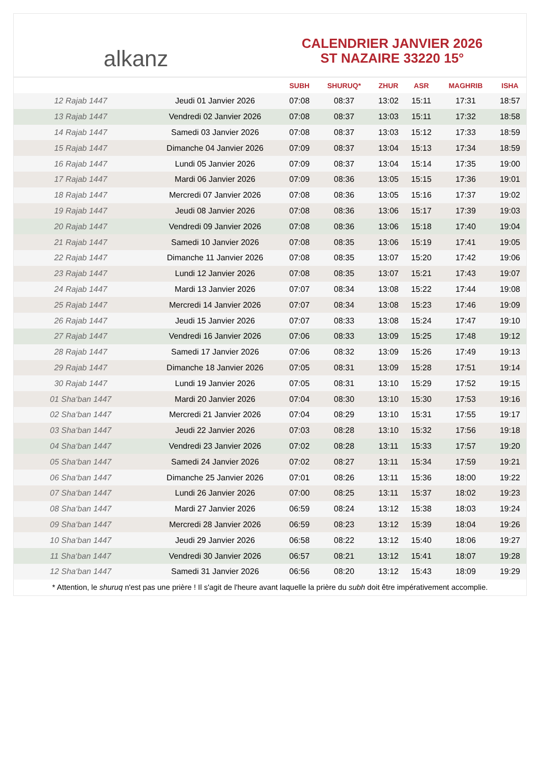alkanz
CALENDRIER JANVIER 2026
ST NAZAIRE 33220 15°
| | | SUBH | SHURUQ* | ZHUR | ASR | MAGHRIB | ISHA |
| --- | --- | --- | --- | --- | --- | --- | --- |
| 12 Rajab 1447 | Jeudi 01 Janvier 2026 | 07:08 | 08:37 | 13:02 | 15:11 | 17:31 | 18:57 |
| 13 Rajab 1447 | Vendredi 02 Janvier 2026 | 07:08 | 08:37 | 13:03 | 15:11 | 17:32 | 18:58 |
| 14 Rajab 1447 | Samedi 03 Janvier 2026 | 07:08 | 08:37 | 13:03 | 15:12 | 17:33 | 18:59 |
| 15 Rajab 1447 | Dimanche 04 Janvier 2026 | 07:09 | 08:37 | 13:04 | 15:13 | 17:34 | 18:59 |
| 16 Rajab 1447 | Lundi 05 Janvier 2026 | 07:09 | 08:37 | 13:04 | 15:14 | 17:35 | 19:00 |
| 17 Rajab 1447 | Mardi 06 Janvier 2026 | 07:09 | 08:36 | 13:05 | 15:15 | 17:36 | 19:01 |
| 18 Rajab 1447 | Mercredi 07 Janvier 2026 | 07:08 | 08:36 | 13:05 | 15:16 | 17:37 | 19:02 |
| 19 Rajab 1447 | Jeudi 08 Janvier 2026 | 07:08 | 08:36 | 13:06 | 15:17 | 17:39 | 19:03 |
| 20 Rajab 1447 | Vendredi 09 Janvier 2026 | 07:08 | 08:36 | 13:06 | 15:18 | 17:40 | 19:04 |
| 21 Rajab 1447 | Samedi 10 Janvier 2026 | 07:08 | 08:35 | 13:06 | 15:19 | 17:41 | 19:05 |
| 22 Rajab 1447 | Dimanche 11 Janvier 2026 | 07:08 | 08:35 | 13:07 | 15:20 | 17:42 | 19:06 |
| 23 Rajab 1447 | Lundi 12 Janvier 2026 | 07:08 | 08:35 | 13:07 | 15:21 | 17:43 | 19:07 |
| 24 Rajab 1447 | Mardi 13 Janvier 2026 | 07:07 | 08:34 | 13:08 | 15:22 | 17:44 | 19:08 |
| 25 Rajab 1447 | Mercredi 14 Janvier 2026 | 07:07 | 08:34 | 13:08 | 15:23 | 17:46 | 19:09 |
| 26 Rajab 1447 | Jeudi 15 Janvier 2026 | 07:07 | 08:33 | 13:08 | 15:24 | 17:47 | 19:10 |
| 27 Rajab 1447 | Vendredi 16 Janvier 2026 | 07:06 | 08:33 | 13:09 | 15:25 | 17:48 | 19:12 |
| 28 Rajab 1447 | Samedi 17 Janvier 2026 | 07:06 | 08:32 | 13:09 | 15:26 | 17:49 | 19:13 |
| 29 Rajab 1447 | Dimanche 18 Janvier 2026 | 07:05 | 08:31 | 13:09 | 15:28 | 17:51 | 19:14 |
| 30 Rajab 1447 | Lundi 19 Janvier 2026 | 07:05 | 08:31 | 13:10 | 15:29 | 17:52 | 19:15 |
| 01 Sha‘ban 1447 | Mardi 20 Janvier 2026 | 07:04 | 08:30 | 13:10 | 15:30 | 17:53 | 19:16 |
| 02 Sha‘ban 1447 | Mercredi 21 Janvier 2026 | 07:04 | 08:29 | 13:10 | 15:31 | 17:55 | 19:17 |
| 03 Sha‘ban 1447 | Jeudi 22 Janvier 2026 | 07:03 | 08:28 | 13:10 | 15:32 | 17:56 | 19:18 |
| 04 Sha‘ban 1447 | Vendredi 23 Janvier 2026 | 07:02 | 08:28 | 13:11 | 15:33 | 17:57 | 19:20 |
| 05 Sha‘ban 1447 | Samedi 24 Janvier 2026 | 07:02 | 08:27 | 13:11 | 15:34 | 17:59 | 19:21 |
| 06 Sha‘ban 1447 | Dimanche 25 Janvier 2026 | 07:01 | 08:26 | 13:11 | 15:36 | 18:00 | 19:22 |
| 07 Sha‘ban 1447 | Lundi 26 Janvier 2026 | 07:00 | 08:25 | 13:11 | 15:37 | 18:02 | 19:23 |
| 08 Sha‘ban 1447 | Mardi 27 Janvier 2026 | 06:59 | 08:24 | 13:12 | 15:38 | 18:03 | 19:24 |
| 09 Sha‘ban 1447 | Mercredi 28 Janvier 2026 | 06:59 | 08:23 | 13:12 | 15:39 | 18:04 | 19:26 |
| 10 Sha‘ban 1447 | Jeudi 29 Janvier 2026 | 06:58 | 08:22 | 13:12 | 15:40 | 18:06 | 19:27 |
| 11 Sha‘ban 1447 | Vendredi 30 Janvier 2026 | 06:57 | 08:21 | 13:12 | 15:41 | 18:07 | 19:28 |
| 12 Sha‘ban 1447 | Samedi 31 Janvier 2026 | 06:56 | 08:20 | 13:12 | 15:43 | 18:09 | 19:29 |
* Attention, le shuruq n'est pas une prière ! Il s'agit de l'heure avant laquelle la prière du subh doit être impérativement accomplie.